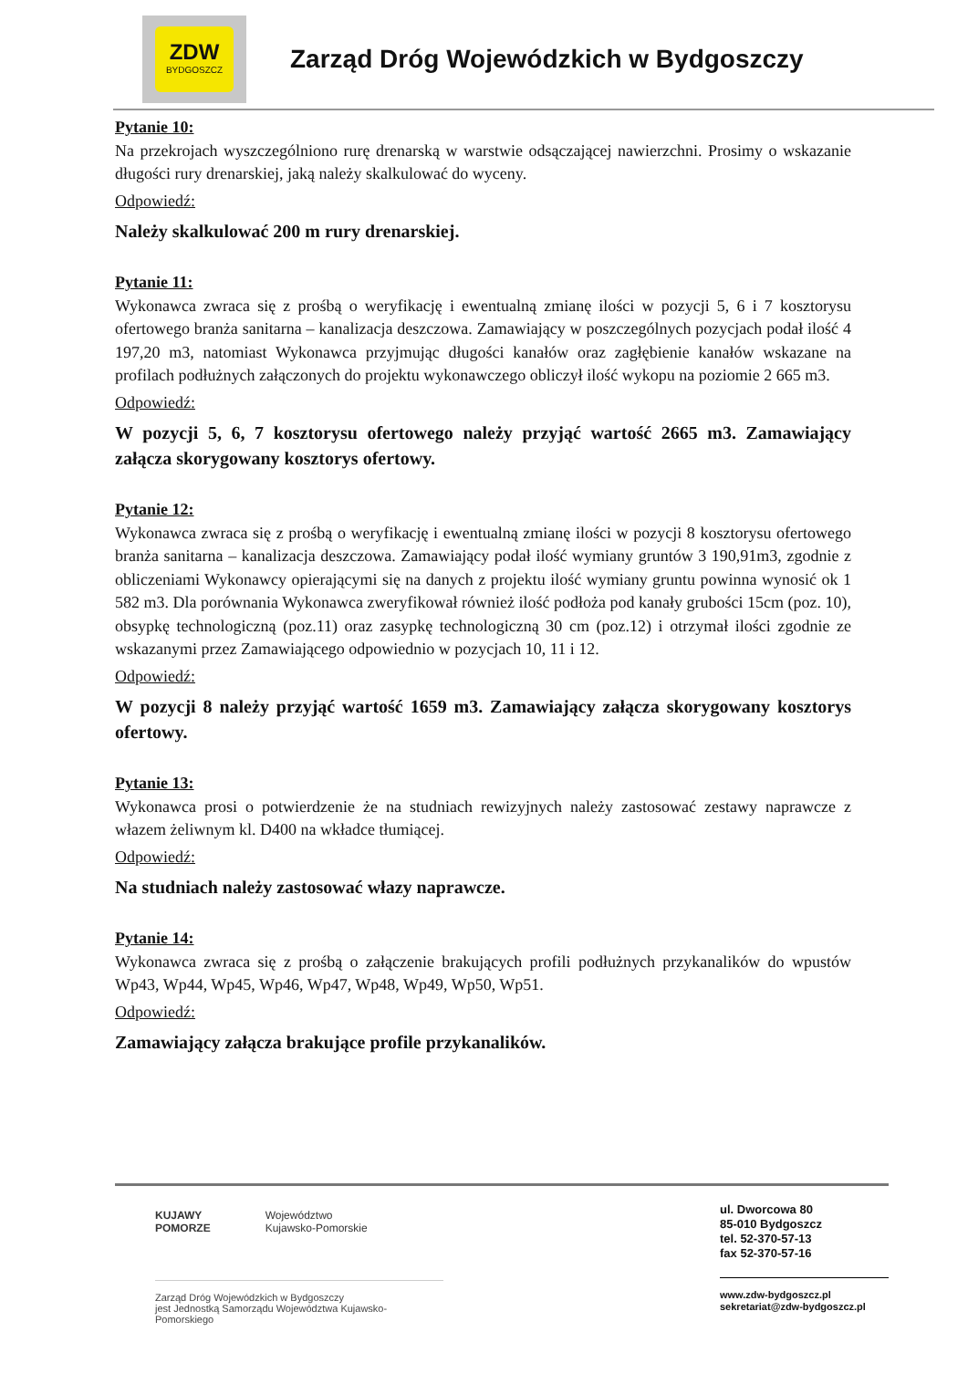ZDW
BYDGOSZCZ
Zarząd Dróg Wojewódzkich w Bydgoszczy
Pytanie 10:
Na przekrojach wyszczególniono rurę drenarską w warstwie odsączającej nawierzchni. Prosimy o wskazanie długości rury drenarskiej, jaką należy skalkulować do wyceny.
Odpowiedź:
Należy skalkulować 200 m rury drenarskiej.
Pytanie 11:
Wykonawca zwraca się z prośbą o weryfikację i ewentualną zmianę ilości w pozycji 5, 6 i 7 kosztorysu ofertowego branża sanitarna – kanalizacja deszczowa. Zamawiający w poszczególnych pozycjach podał ilość 4 197,20 m3, natomiast Wykonawca przyjmując długości kanałów oraz zagłębienie kanałów wskazane na profilach podłużnych załączonych do projektu wykonawczego obliczył ilość wykopu na poziomie 2 665 m3.
Odpowiedź:
W pozycji 5, 6, 7 kosztorysu ofertowego należy przyjąć wartość 2665 m3. Zamawiający załącza skorygowany kosztorys ofertowy.
Pytanie 12:
Wykonawca zwraca się z prośbą o weryfikację i ewentualną zmianę ilości w pozycji 8 kosztorysu ofertowego branża sanitarna – kanalizacja deszczowa. Zamawiający podał ilość wymiany gruntów 3 190,91m3, zgodnie z obliczeniami Wykonawcy opierającymi się na danych z projektu ilość wymiany gruntu powinna wynosić ok 1 582 m3. Dla porównania Wykonawca zweryfikował również ilość podłoża pod kanały grubości 15cm (poz. 10), obsypkę technologiczną (poz.11) oraz zasypkę technologiczną 30 cm (poz.12) i otrzymał ilości zgodnie ze wskazanymi przez Zamawiającego odpowiednio w pozycjach 10, 11 i 12.
Odpowiedź:
W pozycji 8 należy przyjąć wartość 1659 m3. Zamawiający załącza skorygowany kosztorys ofertowy.
Pytanie 13:
Wykonawca prosi o potwierdzenie że na studniach rewizyjnych należy zastosować zestawy naprawcze z włazem żeliwnym kl. D400 na wkładce tłumiącej.
Odpowiedź:
Na studniach należy zastosować włazy naprawcze.
Pytanie 14:
Wykonawca zwraca się z prośbą o załączenie brakujących profili podłużnych przykanalików do wpustów Wp43, Wp44, Wp45, Wp46, Wp47, Wp48, Wp49, Wp50, Wp51.
Odpowiedź:
Zamawiający załącza brakujące profile przykanalików.
KUJAWY
POMORZE Województwo
Kujawsko-Pomorskie
Zarząd Dróg Wojewódzkich w Bydgoszczy
jest Jednostką Samorządu Województwa Kujawsko-Pomorskiego
ul. Dworcowa 80
85-010 Bydgoszcz
tel. 52-370-57-13
fax 52-370-57-16
www.zdw-bydgoszcz.pl
sekretariat@zdw-bydgoszcz.pl